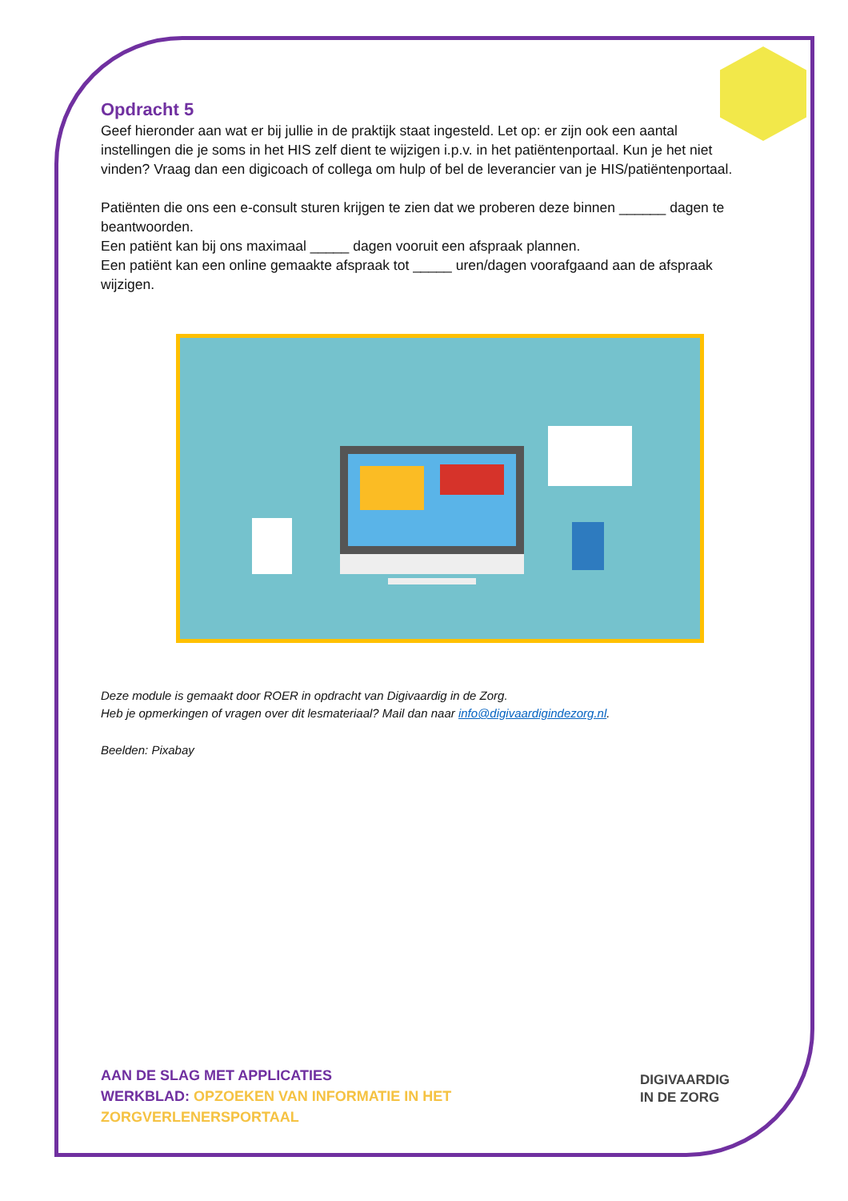Opdracht 5
Geef hieronder aan wat er bij jullie in de praktijk staat ingesteld. Let op: er zijn ook een aantal instellingen die je soms in het HIS zelf dient te wijzigen i.p.v. in het patiëntenportaal. Kun je het niet vinden? Vraag dan een digicoach of collega om hulp of bel de leverancier van je HIS/patiëntenportaal.
Patiënten die ons een e-consult sturen krijgen te zien dat we proberen deze binnen ______ dagen te beantwoorden.
Een patiënt kan bij ons maximaal _____ dagen vooruit een afspraak plannen.
Een patiënt kan een online gemaakte afspraak tot _____ uren/dagen voorafgaand aan de afspraak wijzigen.
Deze module is gemaakt door ROER in opdracht van Digivaardig in de Zorg.
Heb je opmerkingen of vragen over dit lesmateriaal? Mail dan naar info@digivaardigindezorg.nl.
Beelden: Pixabay
AAN DE SLAG MET APPLICATIES
WERKBLAD: OPZOEKEN VAN INFORMATIE IN HET
ZORGVERLENERSPORTAAL
DIGIVAARDIG
IN DE ZORG